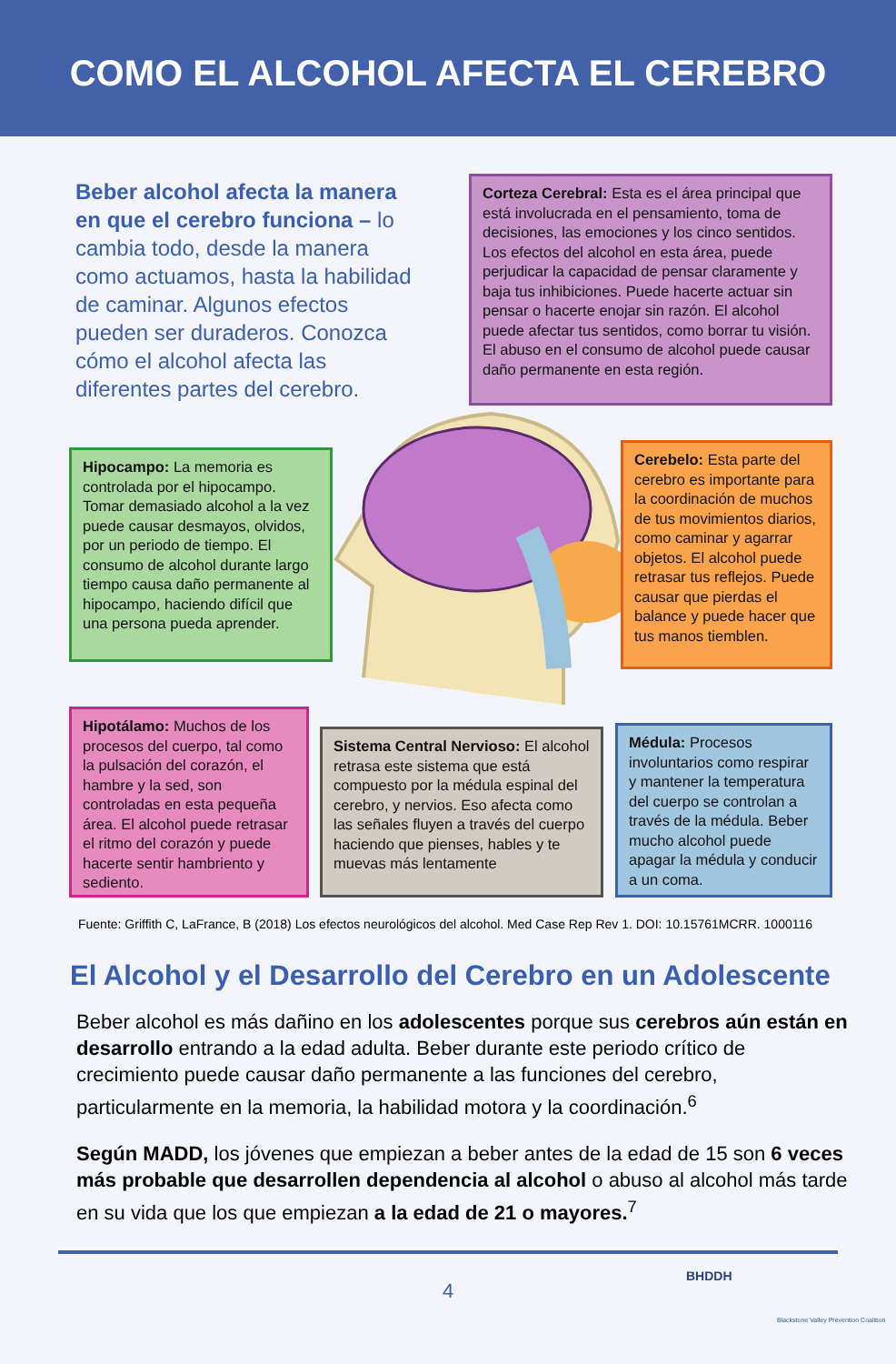COMO EL ALCOHOL AFECTA EL CEREBRO
Beber alcohol afecta la manera en que el cerebro funciona – lo cambia todo, desde la manera como actuamos, hasta la habilidad de caminar. Algunos efectos pueden ser duraderos. Conozca cómo el alcohol afecta las diferentes partes del cerebro.
Corteza Cerebral: Esta es el área principal que está involucrada en el pensamiento, toma de decisiones, las emociones y los cinco sentidos. Los efectos del alcohol en esta área, puede perjudicar la capacidad de pensar claramente y baja tus inhibiciones. Puede hacerte actuar sin pensar o hacerte enojar sin razón. El alcohol puede afectar tus sentidos, como borrar tu visión. El abuso en el consumo de alcohol puede causar daño permanente en esta región.
Hipocampo: La memoria es controlada por el hipocampo. Tomar demasiado alcohol a la vez puede causar desmayos, olvidos, por un periodo de tiempo. El consumo de alcohol durante largo tiempo causa daño permanente al hipocampo, haciendo difícil que una persona pueda aprender.
Cerebelo: Esta parte del cerebro es importante para la coordinación de muchos de tus movimientos diarios, como caminar y agarrar objetos. El alcohol puede retrasar tus reflejos. Puede causar que pierdas el balance y puede hacer que tus manos tiemblen.
Hipotálamo: Muchos de los procesos del cuerpo, tal como la pulsación del corazón, el hambre y la sed, son controladas en esta pequeña área. El alcohol puede retrasar el ritmo del corazón y puede hacerte sentir hambriento y sediento.
Sistema Central Nervioso: El alcohol retrasa este sistema que está compuesto por la médula espinal del cerebro, y nervios. Eso afecta como las señales fluyen a través del cuerpo haciendo que pienses, hables y te muevas más lentamente
Médula: Procesos involuntarios como respirar y mantener la temperatura del cuerpo se controlan a través de la médula. Beber mucho alcohol puede apagar la médula y conducir a un coma.
Fuente: Griffith C, LaFrance, B (2018) Los efectos neurológicos del alcohol. Med Case Rep Rev 1. DOI: 10.15761MCRR. 1000116
El Alcohol y el Desarrollo del Cerebro en un Adolescente
Beber alcohol es más dañino en los adolescentes porque sus cerebros aún están en desarrollo entrando a la edad adulta. Beber durante este periodo crítico de crecimiento puede causar daño permanente a las funciones del cerebro, particularmente en la memoria, la habilidad motora y la coordinación.<sup>6</sup>
Según MADD, los jóvenes que empiezan a beber antes de la edad de 15 son 6 veces más probable que desarrollen dependencia al alcohol o abuso al alcohol más tarde en su vida que los que empiezan a la edad de 21 o mayores.<sup>7</sup>
4
BHDDH
Blackstone Valley Prevention Coalition